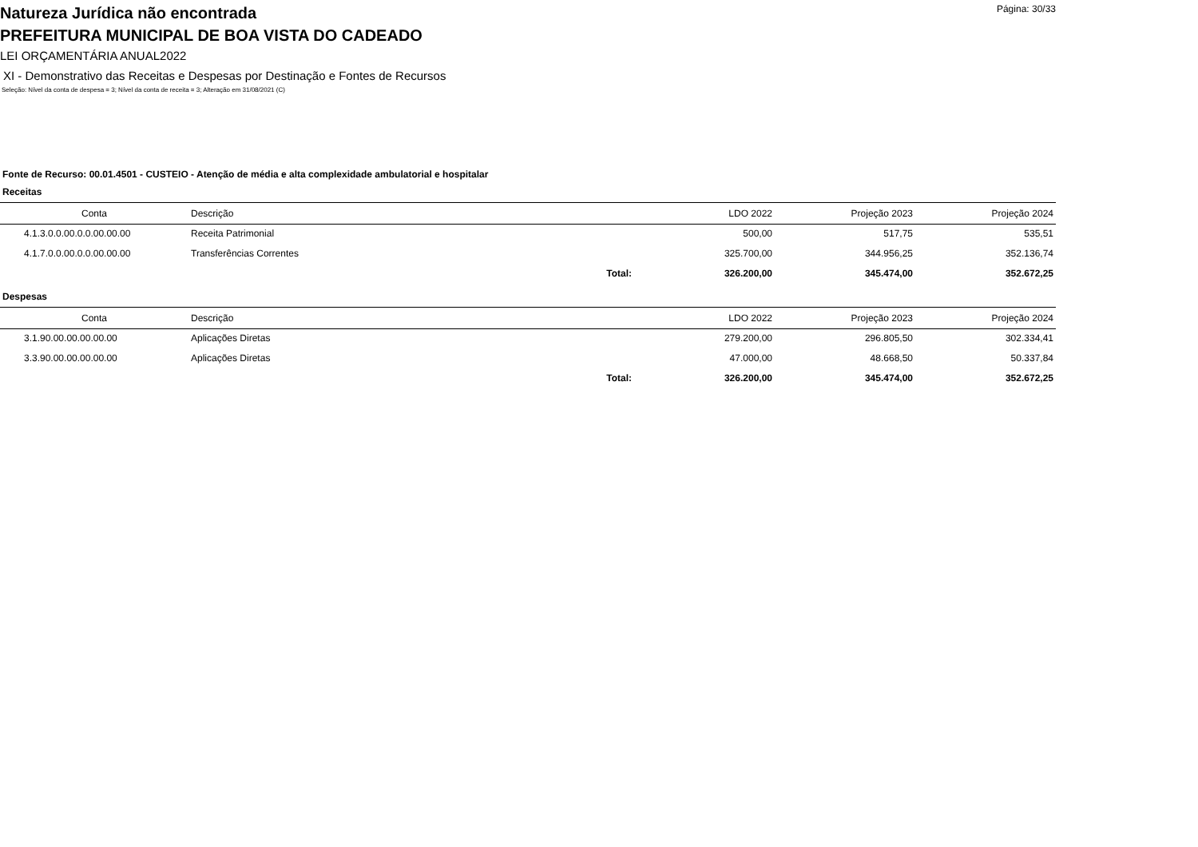Página: 30/33
Natureza Jurídica não encontrada
PREFEITURA MUNICIPAL DE BOA VISTA DO CADEADO
LEI ORÇAMENTÁRIA ANUAL2022
XI - Demonstrativo das Receitas e Despesas por Destinação e Fontes de Recursos
Seleção: Nível da conta de despesa = 3; Nível da conta de receita = 3; Alteração em 31/08/2021 (C)
Fonte de Recurso: 00.01.4501 - CUSTEIO - Atenção de média e alta complexidade ambulatorial e hospitalar
Receitas
| Conta | Descrição | | LDO 2022 | Projeção 2023 | Projeção 2024 |
| --- | --- | --- | --- | --- | --- |
| 4.1.3.0.0.00.0.0.00.00.00 | Receita Patrimonial | | 500,00 | 517,75 | 535,51 |
| 4.1.7.0.0.00.0.0.00.00.00 | Transferências Correntes | | 325.700,00 | 344.956,25 | 352.136,74 |
| | | Total: | 326.200,00 | 345.474,00 | 352.672,25 |
Despesas
| Conta | Descrição | | LDO 2022 | Projeção 2023 | Projeção 2024 |
| --- | --- | --- | --- | --- | --- |
| 3.1.90.00.00.00.00.00 | Aplicações Diretas | | 279.200,00 | 296.805,50 | 302.334,41 |
| 3.3.90.00.00.00.00.00 | Aplicações Diretas | | 47.000,00 | 48.668,50 | 50.337,84 |
| | | Total: | 326.200,00 | 345.474,00 | 352.672,25 |